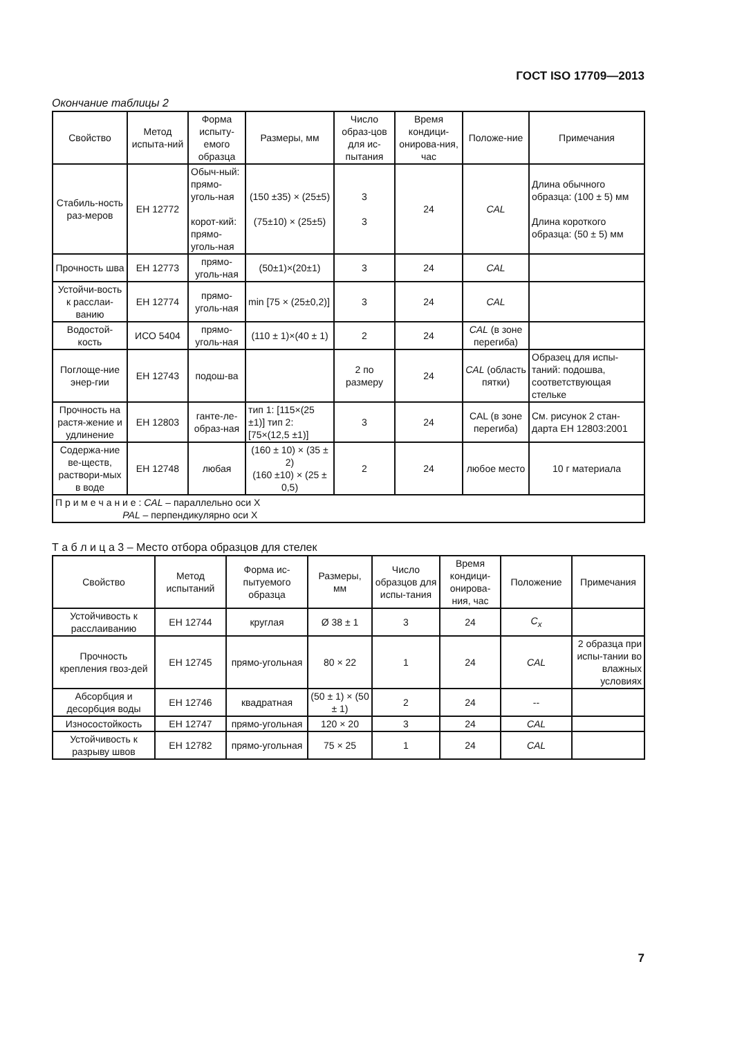ГОСТ ISO 17709—2013
Окончание таблицы 2
| Свойство | Метод испыта-ний | Форма испыту-емого образца | Размеры, мм | Число образ-цов для ис-пытания | Время кондици-онирова-ния, час | Положе-ние | Примечания |
| --- | --- | --- | --- | --- | --- | --- | --- |
| Стабиль-ность раз-меров | ЕН 12772 | Обыч-ный: прямо-уголь-ная корот-кий: прямо-уголь-ная | (150 ±35) × (25±5) (75±10) × (25±5) | 3 3 | 24 | CAL | Длина обычного образца: (100 ± 5) мм Длина короткого образца: (50 ± 5) мм |
| Прочность шва | ЕН 12773 | прямо-уголь-ная | (50±1)×(20±1) | 3 | 24 | CAL | |
| Устойчи-вость к расслаи-ванию | ЕН 12774 | прямо-уголь-ная | min [75 × (25±0,2)] | 3 | 24 | CAL | |
| Водостой-кость | ИСО 5404 | прямо-уголь-ная | (110 ± 1)×(40 ± 1) | 2 | 24 | CAL (в зоне перегиба) | |
| Поглоще-ние энер-гии | ЕН 12743 | подош-ва | | 2 по размеру | 24 | CAL (область пятки) | Образец для испы-таний: подошва, соответствующая стельке |
| Прочность на растя-жение и удлинение | ЕН 12803 | ганте-ле-образ-ная | тип 1: [115×(25 ±1)] тип 2: [75×(12,5 ±1)] | 3 | 24 | CAL (в зоне перегиба) | См. рисунок 2 стан-дарта ЕН 12803:2001 |
| Содержа-ние ве-ществ, раствори-мых в воде | ЕН 12748 | любая | (160 ± 10) × (35 ± 2) (160 ±10) × (25 ± 0,5) | 2 | 24 | любое место | 10 г материала |
| П р и м е ч а н и е : CAL – параллельно оси X PAL – перпендикулярно оси X | | | | | | | |
Т а б л и ц а 3 – Место отбора образцов для стелек
| Свойство | Метод испытаний | Форма ис-пытуемого образца | Размеры, мм | Число образцов для испы-тания | Время кондици-онирова-ния, час | Положение | Примечания |
| --- | --- | --- | --- | --- | --- | --- | --- |
| Устойчивость к расслаиванию | ЕН 12744 | круглая | Ø 38 ± 1 | 3 | 24 | C<sub>x</sub> | |
| Прочность крепления гвоз-дей | ЕН 12745 | прямо-угольная | 80 × 22 | 1 | 24 | CAL | 2 образца при испы-тании во влажных условиях |
| Абсорбция и десорбция воды | ЕН 12746 | квадратная | (50 ± 1) × (50 ± 1) | 2 | 24 | -- | |
| Износостойкость | ЕН 12747 | прямо-угольная | 120 × 20 | 3 | 24 | CAL | |
| Устойчивость к разрыву швов | ЕН 12782 | прямо-угольная | 75 × 25 | 1 | 24 | CAL | |
7